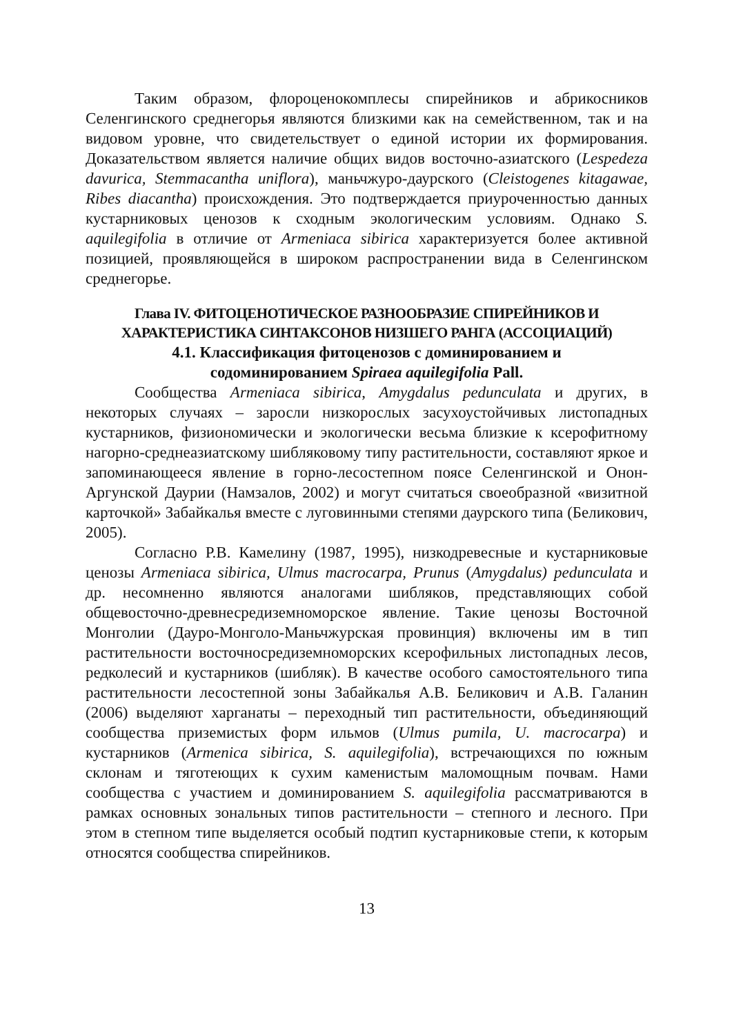Таким образом, флороценокомплесы спирейников и абрикосников Селенгинского среднегорья являются близкими как на семейственном, так и на видовом уровне, что свидетельствует о единой истории их формирования. Доказательством является наличие общих видов восточно-азиатского (Lespedeza davurica, Stemmacantha uniflora), маньчжуро-даурского (Cleistogenes kitagawae, Ribes diacantha) происхождения. Это подтверждается приуроченностью данных кустарниковых ценозов к сходным экологическим условиям. Однако S. aquilegifolia в отличие от Armeniaca sibirica характеризуется более активной позицией, проявляющейся в широком распространении вида в Селенгинском среднегорье.
Глава IV. ФИТОЦЕНОТИЧЕСКОЕ РАЗНООБРАЗИЕ СПИРЕЙНИКОВ И ХАРАКТЕРИСТИКА СИНТАКСОНОВ НИЗШЕГО РАНГА (АССОЦИАЦИЙ)
4.1. Классификация фитоценозов с доминированием и
содоминированием Spiraea aquilegifolia Pall.
Сообщества Armeniaca sibirica, Amygdalus pedunculata и других, в некоторых случаях – заросли низкорослых засухоустойчивых листопадных кустарников, физиономически и экологически весьма близкие к ксерофитному нагорно-среднеазиатскому шибляковому типу растительности, составляют яркое и запоминающееся явление в горно-лесостепном поясе Селенгинской и Онон-Аргунской Даурии (Намзалов, 2002) и могут считаться своеобразной «визитной карточкой» Забайкалья вместе с луговинными степями даурского типа (Беликович, 2005).
Согласно Р.В. Камелину (1987, 1995), низкодревесные и кустарниковые ценозы Armeniaca sibirica, Ulmus macrocarpa, Prunus (Amygdalus) pedunculata и др. несомненно являются аналогами шибляков, представляющих собой общевосточно-древнесредиземноморское явление. Такие ценозы Восточной Монголии (Дауро-Монголо-Маньчжурская провинция) включены им в тип растительности восточносредиземноморских ксерофильных листопадных лесов, редколесий и кустарников (шибляк). В качестве особого самостоятельного типа растительности лесостепной зоны Забайкалья А.В. Беликович и А.В. Галанин (2006) выделяют харганаты – переходный тип растительности, объединяющий сообщества приземистых форм ильмов (Ulmus pumila, U. macrocarpa) и кустарников (Armenica sibirica, S. aquilegifolia), встречающихся по южным склонам и тяготеющих к сухим каменистым маломощным почвам. Нами сообщества с участием и доминированием S. aquilegifolia рассматриваются в рамках основных зональных типов растительности – степного и лесного. При этом в степном типе выделяется особый подтип кустарниковые степи, к которым относятся сообщества спирейников.
13